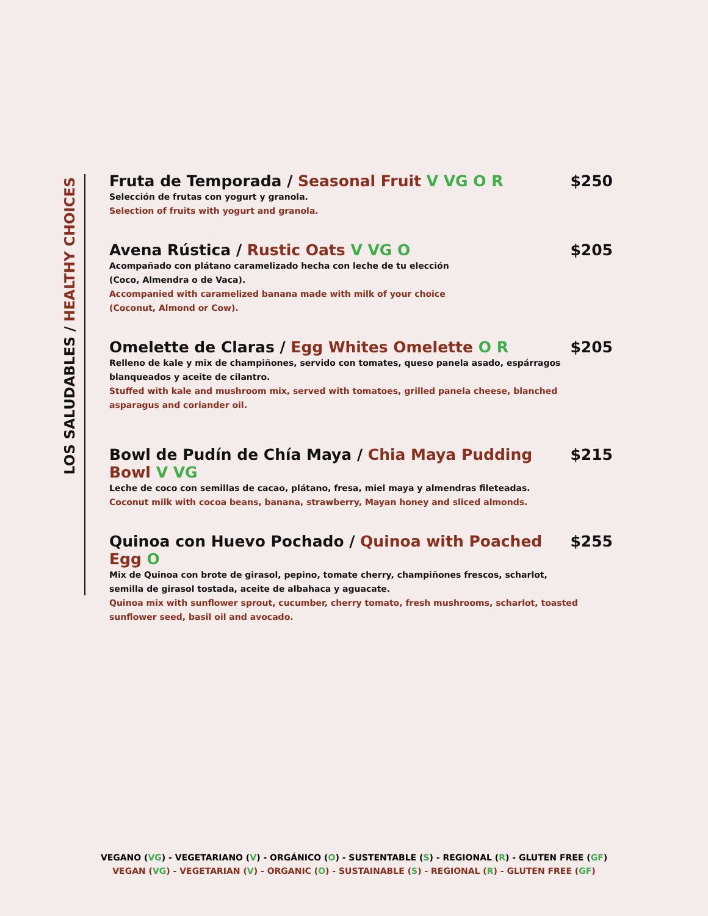LOS SALUDABLES / HEALTHY CHOICES
Fruta de Temporada / Seasonal Fruit V VG O R $250
Selección de frutas con yogurt y granola.
Selection of fruits with yogurt and granola.
Avena Rústica / Rustic Oats V VG O $205
Acompañado con plátano caramelizado hecha con leche de tu elección
(Coco, Almendra o de Vaca).
Accompanied with caramelized banana made with milk of your choice
(Coconut, Almond or Cow).
Omelette de Claras / Egg Whites Omelette O R $205
Relleno de kale y mix de champiñones, servido con tomates, queso panela asado, espárragos
blanqueados y aceite de cilantro.
Stuffed with kale and mushroom mix, served with tomatoes, grilled panela cheese, blanched
asparagus and coriander oil.
Bowl de Pudín de Chía Maya / Chia Maya Pudding Bowl V VG $215
Leche de coco con semillas de cacao, plátano, fresa, miel maya y almendras fileteadas.
Coconut milk with cocoa beans, banana, strawberry, Mayan honey and sliced almonds.
Quinoa con Huevo Pochado / Quinoa with Poached Egg O $255
Mix de Quinoa con brote de girasol, pepino, tomate cherry, champiñones frescos, scharlot,
semilla de girasol tostada, aceite de albahaca y aguacate.
Quinoa mix with sunflower sprout, cucumber, cherry tomato, fresh mushrooms, scharlot, toasted
sunflower seed, basil oil and avocado.
VEGANO (VG) - VEGETARIANO (V) - ORGÁNICO (O) - SUSTENTABLE (S) - REGIONAL (R) - GLUTEN FREE (GF)
VEGAN (VG) - VEGETARIAN (V) - ORGANIC (O) - SUSTAINABLE (S) - REGIONAL (R) - GLUTEN FREE (GF)